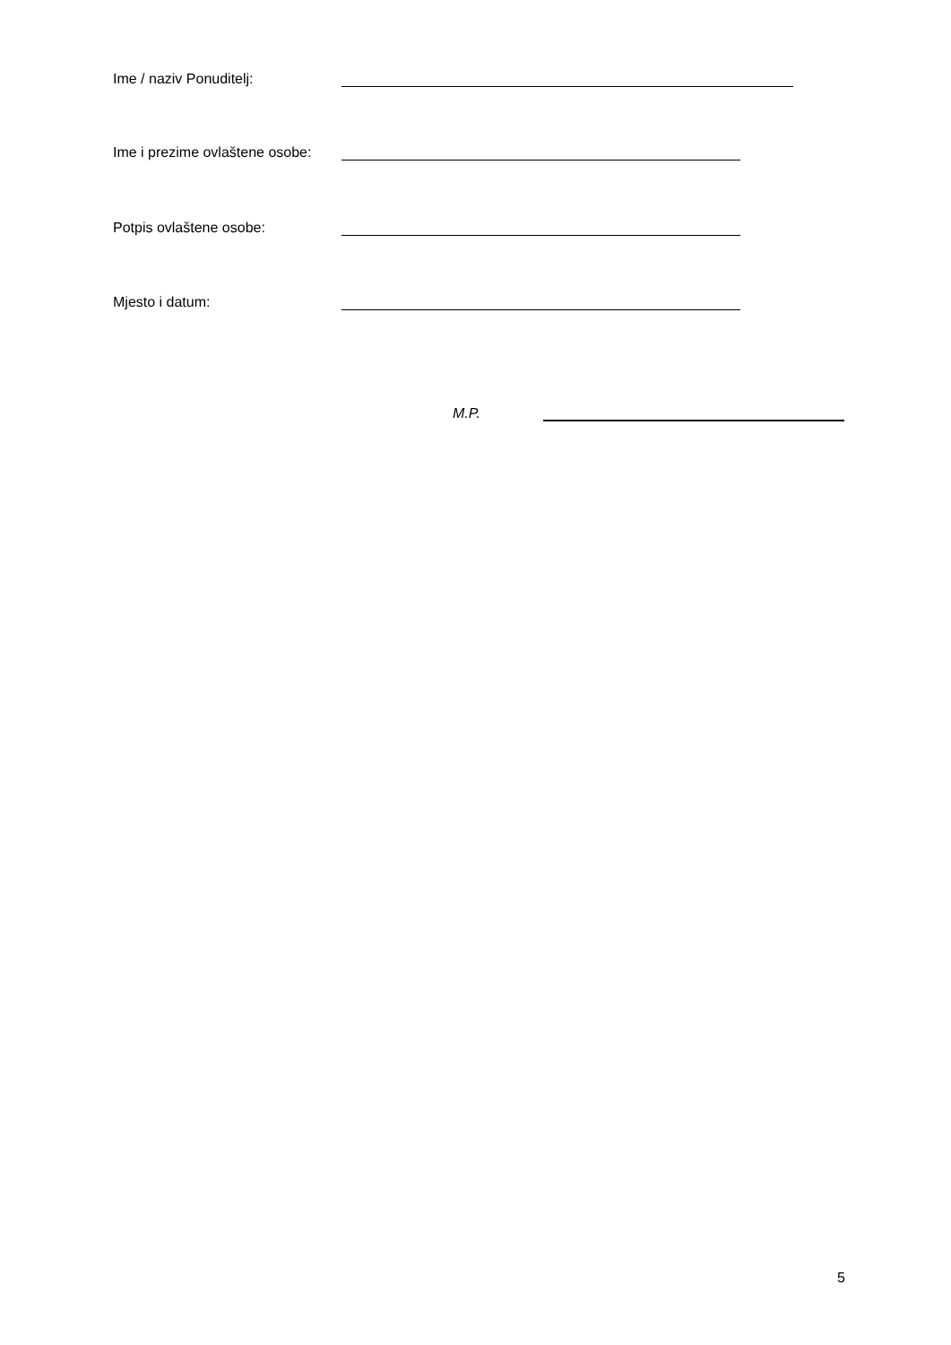Ime / naziv Ponuditelj:
Ime i prezime ovlaštene osobe:
Potpis ovlaštene osobe:
Mjesto i datum:
M.P.
5